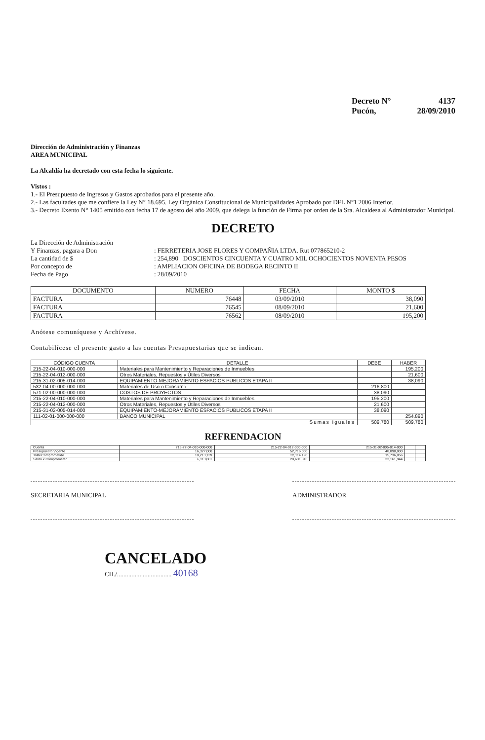Decreto N° 4137
Pucón, 28/09/2010
Dirección de Administración y Finanzas
AREA MUNICIPAL
La Alcaldía ha decretado con esta fecha lo siguiente.
Vistos :
1.- El Presupuesto de Ingresos y Gastos aprobados para el presente año.
2.- Las facultades que me confiere la Ley N° 18.695. Ley Orgánica Constitucional de Municipalidades Aprobado por DFL N°1 2006 Interior.
3.- Decreto Exento N° 1405 emitido con fecha 17 de agosto del año 2009, que delega la función de Firma por orden de la Sra. Alcaldesa al Administrador Municipal.
DECRETO
La Dirección de Administración Y Finanzas, pagara a Don: FERRETERIA JOSE FLORES Y COMPAÑIA LTDA. Rut 077865210-2 La cantidad de $: 254,890 DOSCIENTOS CINCUENTA Y CUATRO MIL OCHOCIENTOS NOVENTA PESOS Por concepto de: AMPLIACION OFICINA DE BODEGA RECINTO II Fecha de Pago: 28/09/2010
| DOCUMENTO | NUMERO | FECHA | MONTO $ |
| --- | --- | --- | --- |
| FACTURA | 76448 | 03/09/2010 | 38,090 |
| FACTURA | 76545 | 08/09/2010 | 21,600 |
| FACTURA | 76562 | 08/09/2010 | 195,200 |
Anótese comuníquese y Archívese.
Contabilícese el presente gasto a las cuentas Presupuestarias que se indican.
| CÓDIGO CUENTA | DETALLE | DEBE | HABER |
| --- | --- | --- | --- |
| 215-22-04-010-000-000 | Materiales para Mantenimiento y Reparaciones de Inmuebles | | 195,200 |
| 215-22-04-012-000-000 | Otros Materiales, Repuestos y Útiles Diversos | | 21,600 |
| 215-31-02-005-014-000 | EQUIPAMIENTO-MEJORAMIENTO ESPACIOS PUBLICOS ETAPA II | | 38,090 |
| 532-04-00-000-000-000 | Materiales de Uso o Consumo | 216,800 | |
| 571-02-00-000-000-000 | COSTOS DE PROYECTOS | 38,090 | |
| 215-22-04-010-000-000 | Materiales para Mantenimiento y Reparaciones de Inmuebles | 195,200 | |
| 215-22-04-012-000-000 | Otros Materiales, Repuestos y Útiles Diversos | 21,600 | |
| 215-31-02-005-014-000 | EQUIPAMIENTO-MEJORAMIENTO ESPACIOS PUBLICOS ETAPA II | 38,090 | |
| 111-02-01-000-000-000 | BANCO MUNICIPAL | | 254,890 |
| Sumas Iguales | | 509,780 | 509,780 |
REFRENDACION
| Cuenta | 215-22-04-010-000-000 | 215-22-04-012-000-000 | 215-31-02-005-014-000 | | |
| Presupuesto Vigente | 16,327,000 | 52,716,000 | 48,898,000 | | |
| Total Comprometido | 10,213,139 | 32,114,190 | 15,736,056 | | |
| Saldo x Comprometer | 6,113,861 | 20,601,810 | 33,161,944 | | |
SECRETARIA MUNICIPAL ADMINISTRADOR
CANCELADO
CH./.................................. 40168